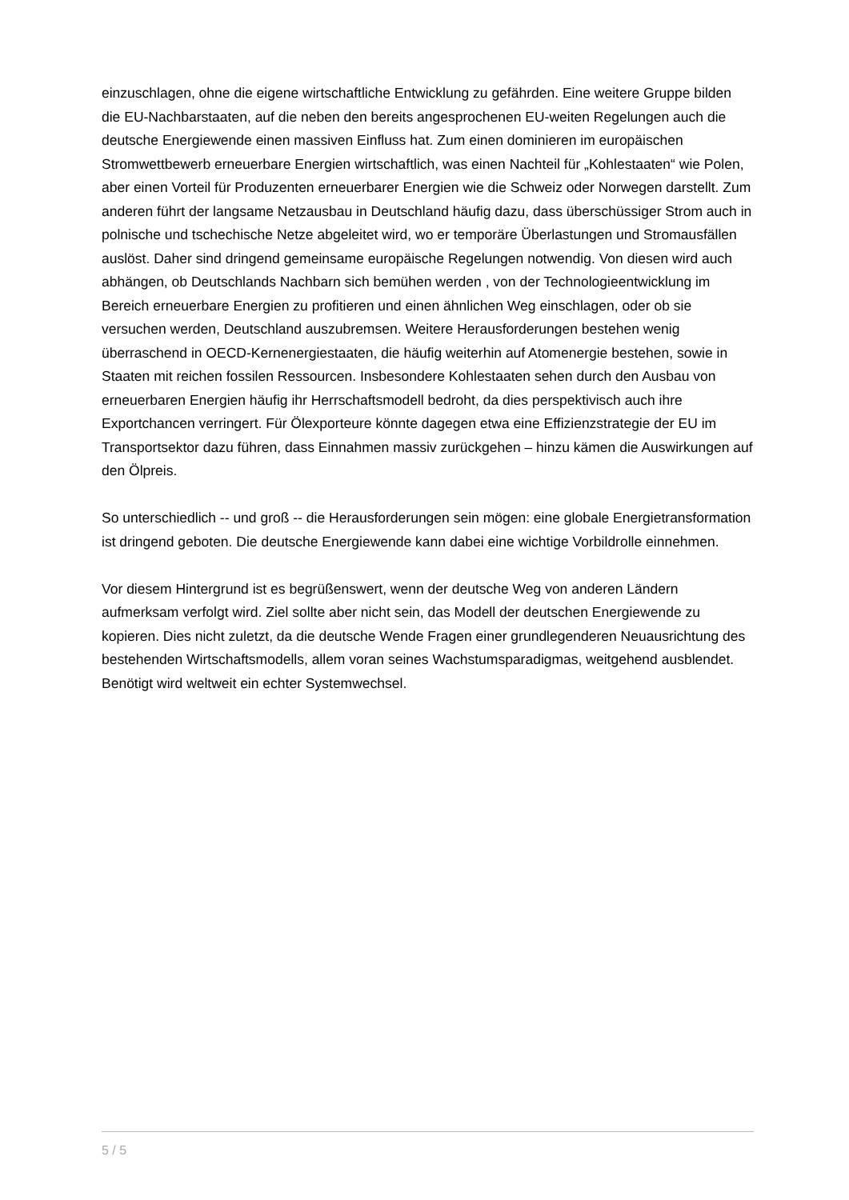einzuschlagen, ohne die eigene wirtschaftliche Entwicklung zu gefährden. Eine weitere Gruppe bilden die EU-Nachbarstaaten, auf die neben den bereits angesprochenen EU-weiten Regelungen auch die deutsche Energiewende einen massiven Einfluss hat. Zum einen dominieren im europäischen Stromwettbewerb erneuerbare Energien wirtschaftlich, was einen Nachteil für „Kohlestaaten“ wie Polen, aber einen Vorteil für Produzenten erneuerbarer Energien wie die Schweiz oder Norwegen darstellt. Zum anderen führt der langsame Netzausbau in Deutschland häufig dazu, dass überschüssiger Strom auch in polnische und tschechische Netze abgeleitet wird, wo er temporäre Überlastungen und Stromausfällen auslöst. Daher sind dringend gemeinsame europäische Regelungen notwendig. Von diesen wird auch abhängen, ob Deutschlands Nachbarn sich bemühen werden , von der Technologieentwicklung im Bereich erneuerbare Energien zu profitieren und einen ähnlichen Weg einschlagen, oder ob sie versuchen werden, Deutschland auszubremsen. Weitere Herausforderungen bestehen wenig überraschend in OECD-Kernenergiestaaten, die häufig weiterhin auf Atomenergie bestehen, sowie in Staaten mit reichen fossilen Ressourcen. Insbesondere Kohlestaaten sehen durch den Ausbau von erneuerbaren Energien häufig ihr Herrschaftsmodell bedroht, da dies perspektivisch auch ihre Exportchancen verringert. Für Ölexporteure könnte dagegen etwa eine Effizienzstrategie der EU im Transportsektor dazu führen, dass Einnahmen massiv zurückgehen – hinzu kämen die Auswirkungen auf den Ölpreis.
So unterschiedlich -- und groß -- die Herausforderungen sein mögen: eine globale Energietransformation ist dringend geboten. Die deutsche Energiewende kann dabei eine wichtige Vorbildrolle einnehmen.
Vor diesem Hintergrund ist es begrüßenswert, wenn der deutsche Weg von anderen Ländern aufmerksam verfolgt wird. Ziel sollte aber nicht sein, das Modell der deutschen Energiewende zu kopieren. Dies nicht zuletzt, da die deutsche Wende Fragen einer grundlegenderen Neuausrichtung des bestehenden Wirtschaftsmodells, allem voran seines Wachstumsparadigmas, weitgehend ausblendet. Benötigt wird weltweit ein echter Systemwechsel.
5 / 5